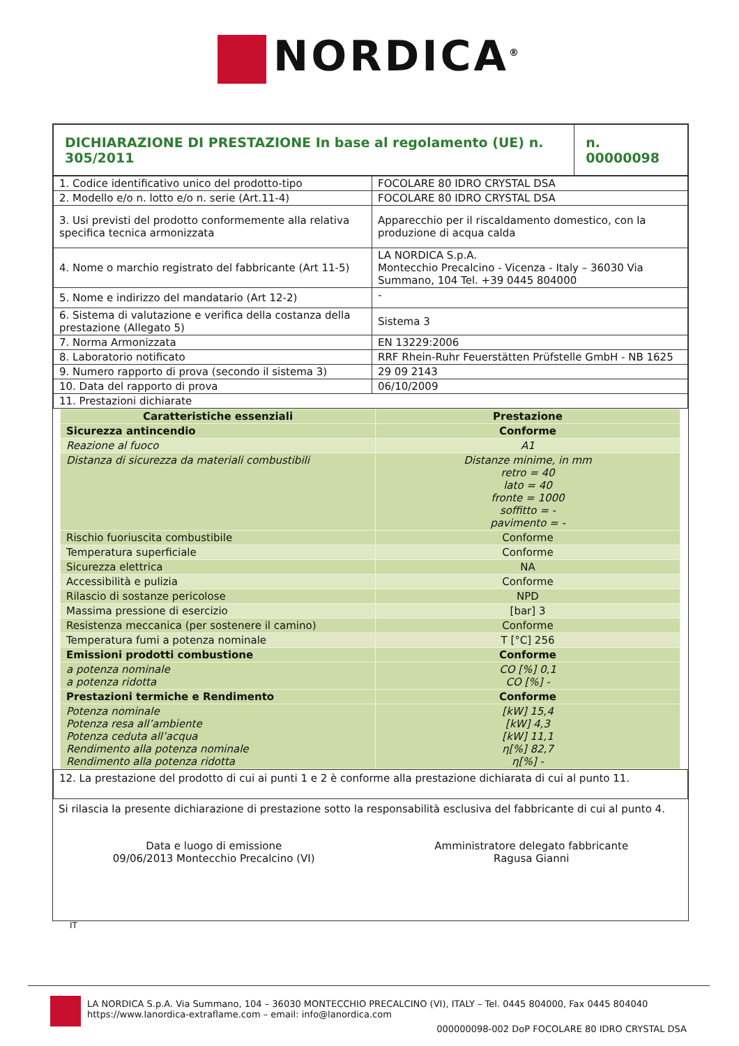NORDICA<sup>®</sup>
| DICHIARAZIONE DI PRESTAZIONE In base al regolamento (UE) n. 305/2011 | n. 00000098 |
| 1. Codice identificativo unico del prodotto-tipo | FOCOLARE 80 IDRO CRYSTAL DSA |
| 2. Modello e/o n. lotto e/o n. serie (Art.11-4) | FOCOLARE 80 IDRO CRYSTAL DSA |
| 3. Usi previsti del prodotto conformemente alla relativa specifica tecnica armonizzata | Apparecchio per il riscaldamento domestico, con la produzione di acqua calda |
| 4. Nome o marchio registrato del fabbricante (Art 11-5) | LA NORDICA S.p.A. Montecchio Precalcino - Vicenza - Italy – 36030 Via Summano, 104 Tel. +39 0445 804000 |
| 5. Nome e indirizzo del mandatario (Art 12-2) | - |
| 6. Sistema di valutazione e verifica della costanza della prestazione (Allegato 5) | Sistema 3 |
| 7. Norma Armonizzata | EN 13229:2006 |
| 8. Laboratorio notificato | RRF Rhein-Ruhr Feuerstätten Prüfstelle GmbH - NB 1625 |
| 9. Numero rapporto di prova (secondo il sistema 3) | 29 09 2143 |
| 10. Data del rapporto di prova | 06/10/2009 |
| 11. Prestazioni dichiarate | |
| Caratteristiche essenziali | Prestazione |
| Sicurezza antincendio | Conforme |
| Reazione al fuoco | A1 |
| Distanza di sicurezza da materiali combustibili | Distanze minime, in mm retro = 40 lato = 40 fronte = 1000 soffitto = - pavimento = - |
| Rischio fuoriuscita combustibile | Conforme |
| Temperatura superficiale | Conforme |
| Sicurezza elettrica | NA |
| Accessibilità e pulizia | Conforme |
| Rilascio di sostanze pericolose | NPD |
| Massima pressione di esercizio | [bar] 3 |
| Resistenza meccanica (per sostenere il camino) | Conforme |
| Temperatura fumi a potenza nominale | T [°C] 256 |
| Emissioni prodotti combustione | Conforme |
| a potenza nominale a potenza ridotta | CO [%] 0,1 CO [%] - |
| Prestazioni termiche e Rendimento | Conforme |
| Potenza nominale Potenza resa all’ambiente Potenza ceduta all’acqua Rendimento alla potenza nominale Rendimento alla potenza ridotta | [kW] 15,4 [kW] 4,3 [kW] 11,1 η[%] 82,7 η[%] - |
| 12. La prestazione del prodotto di cui ai punti 1 e 2 è conforme alla prestazione dichiarata di cui al punto 11. |
Si rilascia la presente dichiarazione di prestazione sotto la responsabilità esclusiva del fabbricante di cui al punto 4.
Data e luogo di emissione
09/06/2013 Montecchio Precalcino (VI)
Amministratore delegato fabbricante
Ragusa Gianni
IT
LA NORDICA S.p.A. Via Summano, 104 – 36030 MONTECCHIO PRECALCINO (VI), ITALY – Tel. 0445 804000, Fax 0445 804040
https://www.lanordica-extraflame.com – email: info@lanordica.com
000000098-002 DoP FOCOLARE 80 IDRO CRYSTAL DSA